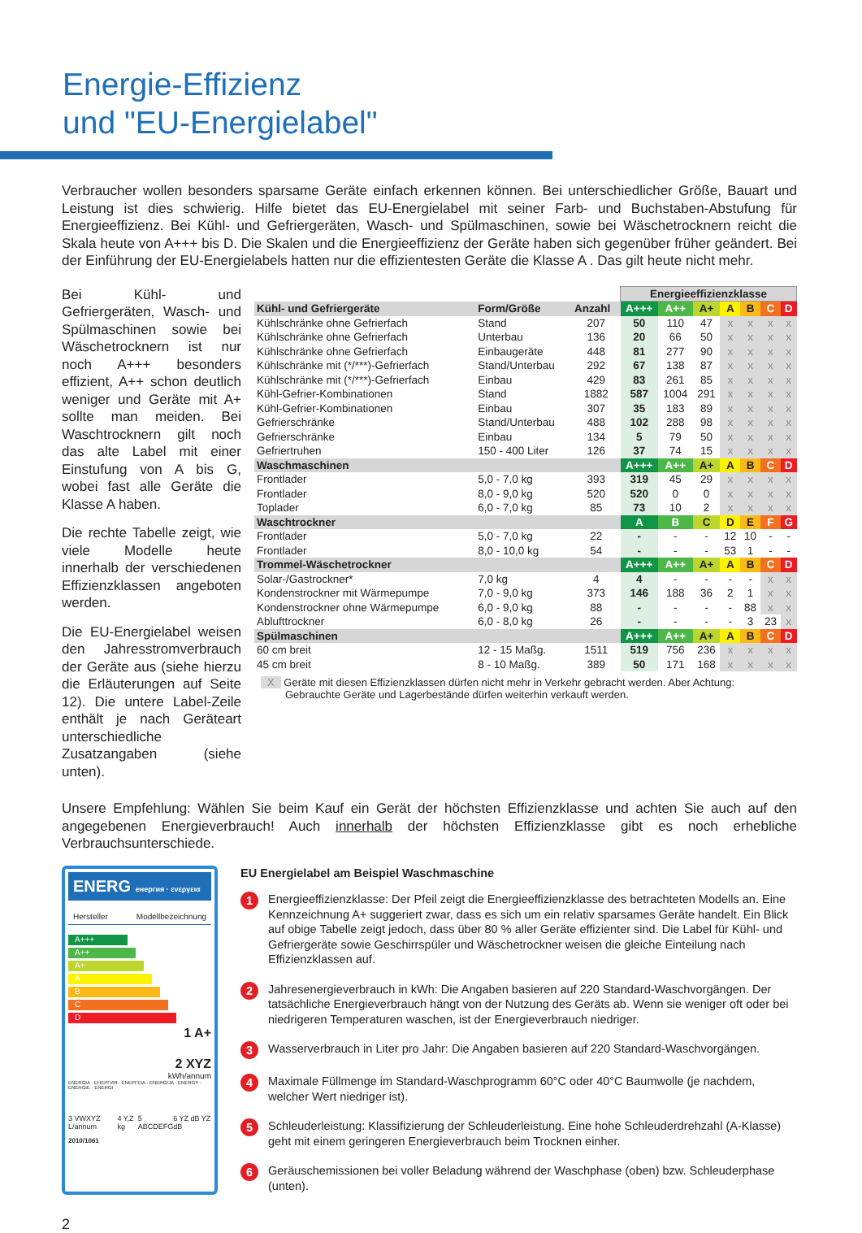Energie-Effizienz
und "EU-Energielabel"
Verbraucher wollen besonders sparsame Geräte einfach erkennen können. Bei unterschiedlicher Größe, Bauart und Leistung ist dies schwierig. Hilfe bietet das EU-Energielabel mit seiner Farb- und Buchstaben-Abstufung für Energieeffizienz. Bei Kühl- und Gefriergeräten, Wasch- und Spülmaschinen, sowie bei Wäschetrocknern reicht die Skala heute von A+++ bis D. Die Skalen und die Energieeffizienz der Geräte haben sich gegenüber früher geändert. Bei der Einführung der EU-Energielabels hatten nur die effizientesten Geräte die Klasse A . Das gilt heute nicht mehr.
Bei Kühl- und Gefriergeräten, Wasch- und Spülmaschinen sowie bei Wäschetrocknern ist nur noch A+++ besonders effizient, A++ schon deutlich weniger und Geräte mit A+ sollte man meiden. Bei Waschtrocknern gilt noch das alte Label mit einer Einstufung von A bis G, wobei fast alle Geräte die Klasse A haben.
Die rechte Tabelle zeigt, wie viele Modelle heute innerhalb der verschiedenen Effizienzklassen angeboten werden.
Die EU-Energielabel weisen den Jahresstromverbrauch der Geräte aus (siehe hierzu die Erläuterungen auf Seite 12). Die untere Label-Zeile enthält je nach Geräteart unterschiedliche Zusatzangaben (siehe unten).
| | | | Energieeffizienzklasse | | | | | | |
| Kühl- und Gefriergeräte | Form/Größe | Anzahl | A+++ | A++ | A+ | A | B | C | D |
| Kühlschränke ohne Gefrierfach | Stand | 207 | 50 | 110 | 47 | x | x | x | x |
| Kühlschränke ohne Gefrierfach | Unterbau | 136 | 20 | 66 | 50 | x | x | x | x |
| Kühlschränke ohne Gefrierfach | Einbaugeräte | 448 | 81 | 277 | 90 | x | x | x | x |
| Kühlschränke mit (*/***)-Gefrierfach | Stand/Unterbau | 292 | 67 | 138 | 87 | x | x | x | x |
| Kühlschränke mit (*/***)-Gefrierfach | Einbau | 429 | 83 | 261 | 85 | x | x | x | x |
| Kühl-Gefrier-Kombinationen | Stand | 1882 | 587 | 1004 | 291 | x | x | x | x |
| Kühl-Gefrier-Kombinationen | Einbau | 307 | 35 | 183 | 89 | x | x | x | x |
| Gefrierschränke | Stand/Unterbau | 488 | 102 | 288 | 98 | x | x | x | x |
| Gefrierschränke | Einbau | 134 | 5 | 79 | 50 | x | x | x | x |
| Gefriertruhen | 150 - 400 Liter | 126 | 37 | 74 | 15 | x | x | x | x |
| Waschmaschinen | | | A+++ | A++ | A+ | A | B | C | D |
| Frontlader | 5,0 - 7,0 kg | 393 | 319 | 45 | 29 | x | x | x | x |
| Frontlader | 8,0 - 9,0 kg | 520 | 520 | 0 | 0 | x | x | x | x |
| Toplader | 6,0 - 7,0 kg | 85 | 73 | 10 | 2 | x | x | x | x |
| Waschtrockner | | | A | B | C | D | E | F | G |
| Frontlader | 5,0 - 7,0 kg | 22 | - | - | - | 12 | 10 | - | - |
| Frontlader | 8,0 - 10,0 kg | 54 | - | - | - | 53 | 1 | - | - |
| Trommel-Wäschetrockner | | | A+++ | A++ | A+ | A | B | C | D |
| Solar-/Gastrockner* | 7,0 kg | 4 | 4 | - | - | - | - | x | x |
| Kondenstrockner mit Wärmepumpe | 7,0 - 9,0 kg | 373 | 146 | 188 | 36 | 2 | 1 | x | x |
| Kondenstrockner ohne Wärmepumpe | 6,0 - 9,0 kg | 88 | - | - | - | - | 88 | x | x |
| Ablufttrockner | 6,0 - 8,0 kg | 26 | - | - | - | - | 3 | 23 | x |
| Spülmaschinen | | | A+++ | A++ | A+ | A | B | C | D |
| 60 cm breit | 12 - 15 Maßg. | 1511 | 519 | 756 | 236 | x | x | x | x |
| 45 cm breit | 8 - 10 Maßg. | 389 | 50 | 171 | 168 | x | x | x | x |
X Geräte mit diesen Effizienzklassen dürfen nicht mehr in Verkehr gebracht werden. Aber Achtung:
Gebrauchte Geräte und Lagerbestände dürfen weiterhin verkauft werden.
Unsere Empfehlung: Wählen Sie beim Kauf ein Gerät der höchsten Effizienzklasse und achten Sie auch auf den angegebenen Energieverbrauch! Auch innerhalb der höchsten Effizienzklasse gibt es noch erhebliche Verbrauchsunterschiede.
ENERG енергия · ενεργεια
Hersteller Modellbezeichnung
A+++
A++
A+
A
B
C
D
1 A+
2 XYZ
kWh/annum
ENERGIA · ЕНЕРГИЯ · ΕΝΕΡΓΕΙΑ · ENERGIJA · ENERGY · ENERGIE · ENERGI
3 VWXYZ L/annum 4 Y,Z kg 5 ABCDEFG 6 YZ dB YZ dB
2010/1061
EU Energielabel am Beispiel Waschmaschine
1
Energieeffizienzklasse: Der Pfeil zeigt die Energieeffizienzklasse des betrachteten Modells an. Eine Kennzeichnung A+ suggeriert zwar, dass es sich um ein relativ sparsames Geräte handelt. Ein Blick auf obige Tabelle zeigt jedoch, dass über 80 % aller Geräte effizienter sind. Die Label für Kühl- und Gefriergeräte sowie Geschirrspüler und Wäschetrockner weisen die gleiche Einteilung nach Effizienzklassen auf.
2
Jahresenergieverbrauch in kWh: Die Angaben basieren auf 220 Standard-Waschvorgängen. Der tatsächliche Energieverbrauch hängt von der Nutzung des Geräts ab. Wenn sie weniger oft oder bei niedrigeren Temperaturen waschen, ist der Energieverbrauch niedriger.
3
Wasserverbrauch in Liter pro Jahr: Die Angaben basieren auf 220 Standard-Waschvorgängen.
4
Maximale Füllmenge im Standard-Waschprogramm 60°C oder 40°C Baumwolle (je nachdem, welcher Wert niedriger ist).
5
Schleuderleistung: Klassifizierung der Schleuderleistung. Eine hohe Schleuderdrehzahl (A-Klasse) geht mit einem geringeren Energieverbrauch beim Trocknen einher.
6
Geräuschemissionen bei voller Beladung während der Waschphase (oben) bzw. Schleuderphase (unten).
2